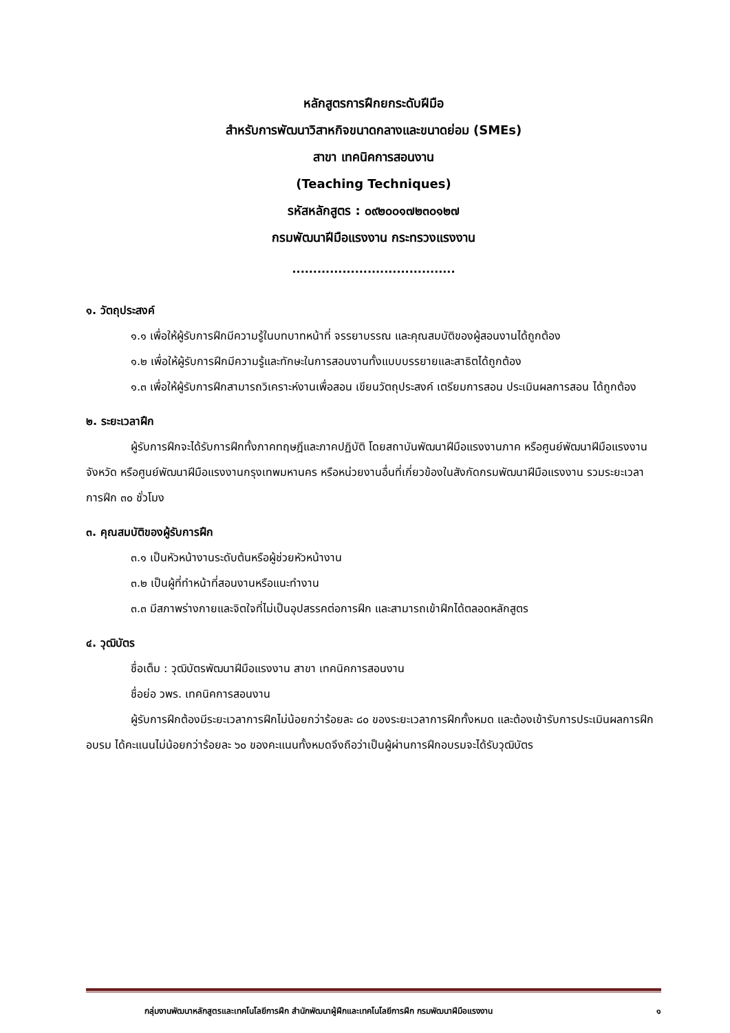หลักสูตรการฝึกยกระดับฝีมือ
สำหรับการพัฒนาวิสาหกิจขนาดกลางและขนาดย่อม (SMEs)
สาขา เทคนิคการสอนงาน
(Teaching Techniques)
รหัสหลักสูตร : ๐๙๒๐๐๑๗๒๓๐๑๒๗
กรมพัฒนาฝีมือแรงงาน กระทรวงแรงงาน
.......................................
๑. วัตถุประสงค์
๑.๑ เพื่อให้ผู้รับการฝึกมีความรู้ในบทบาทหน้าที่ จรรยาบรรณ และคุณสมบัติของผู้สอนงานได้ถูกต้อง
๑.๒ เพื่อให้ผู้รับการฝึกมีความรู้และทักษะในการสอนงานทั้งแบบบรรยายและสาธิตได้ถูกต้อง
๑.๓ เพื่อให้ผู้รับการฝึกสามารถวิเคราะห์งานเพื่อสอน เขียนวัตถุประสงค์ เตรียมการสอน ประเมินผลการสอน ได้ถูกต้อง
๒. ระยะเวลาฝึก
ผู้รับการฝึกจะได้รับการฝึกทั้งภาคทฤษฎีและภาคปฏิบัติ โดยสถาบันพัฒนาฝีมือแรงงานภาค หรือศูนย์พัฒนาฝีมือแรงงานจังหวัด หรือศูนย์พัฒนาฝีมือแรงงานกรุงเทพมหานคร หรือหน่วยงานอื่นที่เกี่ยวข้องในสังกัดกรมพัฒนาฝีมือแรงงาน รวมระยะเวลาการฝึก ๓๐ ชั่วโมง
๓. คุณสมบัติของผู้รับการฝึก
๓.๑ เป็นหัวหน้างานระดับต้นหรือผู้ช่วยหัวหน้างาน
๓.๒ เป็นผู้ที่ทำหน้าที่สอนงานหรือแนะทำงาน
๓.๓ มีสภาพร่างกายและจิตใจที่ไม่เป็นอุปสรรคต่อการฝึก และสามารถเข้าฝึกได้ตลอดหลักสูตร
๔. วุฒิบัตร
ชื่อเต็ม : วุฒิบัตรพัฒนาฝีมือแรงงาน สาขา เทคนิคการสอนงาน
ชื่อย่อ วพร. เทคนิคการสอนงาน
ผู้รับการฝึกต้องมีระยะเวลาการฝึกไม่น้อยกว่าร้อยละ ๘๐ ของระยะเวลาการฝึกทั้งหมด และต้องเข้ารับการประเมินผลการฝึกอบรม ได้คะแนนไม่น้อยกว่าร้อยละ ๖๐ ของคะแนนทั้งหมดจึงถือว่าเป็นผู้ผ่านการฝึกอบรมจะได้รับวุฒิบัตร
กลุ่มงานพัฒนาหลักสูตรและเทคโนโลยีการฝึก สำนักพัฒนาผู้ฝึกและเทคโนโลยีการฝึก กรมพัฒนาฝีมือแรงงาน ๑